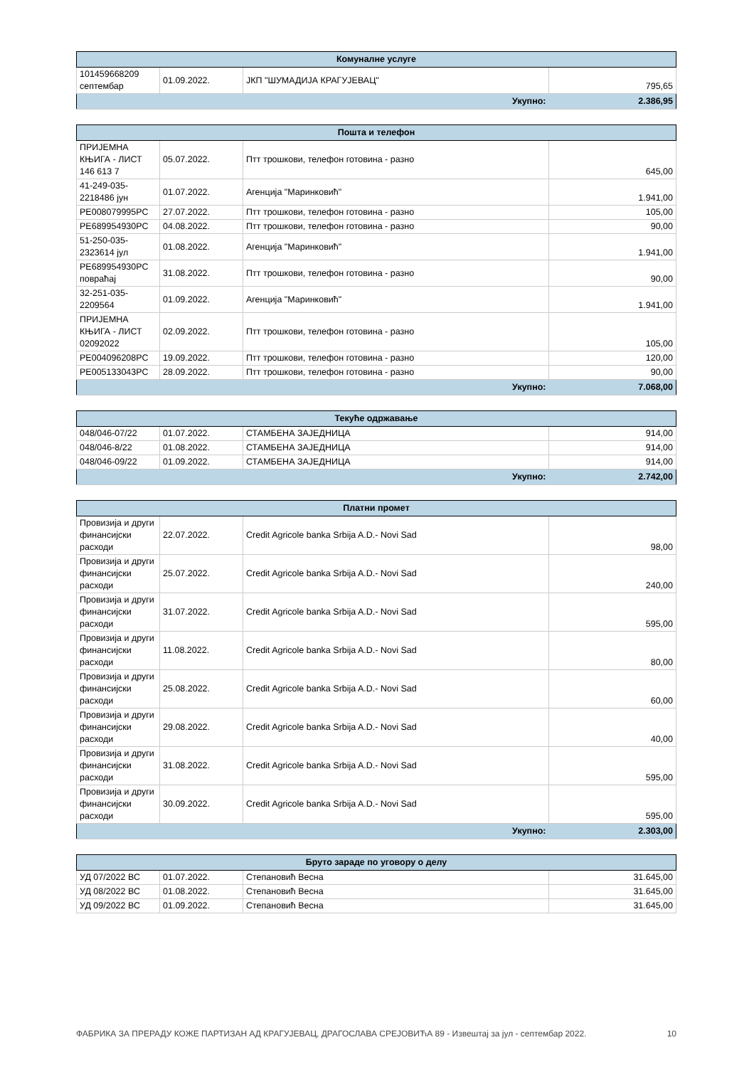| Комуналне услуге | | | |
| --- | --- | --- | --- |
| 101459668209 септембар | 01.09.2022. | ЈКП "ШУМАДИЈА КРАГУЈЕВАЦ" | 795,65 |
| Укупно: | | | 2.386,95 |
| Пошта и телефон | | | |
| --- | --- | --- | --- |
| ПРИЈЕМНА КЊИГА - ЛИСТ 146 613 7 | 05.07.2022. | Птт трошкови, телефон готовина - разно | 645,00 |
| 41-249-035-2218486 јун | 01.07.2022. | Агенција "Маринковић" | 1.941,00 |
| PE008079995PC | 27.07.2022. | Птт трошкови, телефон готовина - разно | 105,00 |
| PE689954930PC | 04.08.2022. | Птт трошкови, телефон готовина - разно | 90,00 |
| 51-250-035-2323614 јул | 01.08.2022. | Агенција "Маринковић" | 1.941,00 |
| PE689954930PC повраћај | 31.08.2022. | Птт трошкови, телефон готовина - разно | 90,00 |
| 32-251-035-2209564 | 01.09.2022. | Агенција "Маринковић" | 1.941,00 |
| ПРИЈЕМНА КЊИГА - ЛИСТ 02092022 | 02.09.2022. | Птт трошкови, телефон готовина - разно | 105,00 |
| PE004096208PC | 19.09.2022. | Птт трошкови, телефон готовина - разно | 120,00 |
| PE005133043PC | 28.09.2022. | Птт трошкови, телефон готовина - разно | 90,00 |
| Укупно: | | | 7.068,00 |
| Текуће одржавање | | | |
| --- | --- | --- | --- |
| 048/046-07/22 | 01.07.2022. | СТАМБЕНА ЗАЈЕДНИЦА | 914,00 |
| 048/046-8/22 | 01.08.2022. | СТАМБЕНА ЗАЈЕДНИЦА | 914,00 |
| 048/046-09/22 | 01.09.2022. | СТАМБЕНА ЗАЈЕДНИЦА | 914,00 |
| Укупно: | | | 2.742,00 |
| Платни промет | | | |
| --- | --- | --- | --- |
| Провизија и други финансијски расходи | 22.07.2022. | Credit Agricole banka Srbija A.D.- Novi Sad | 98,00 |
| Провизија и други финансијски расходи | 25.07.2022. | Credit Agricole banka Srbija A.D.- Novi Sad | 240,00 |
| Провизија и други финансијски расходи | 31.07.2022. | Credit Agricole banka Srbija A.D.- Novi Sad | 595,00 |
| Провизија и други финансијски расходи | 11.08.2022. | Credit Agricole banka Srbija A.D.- Novi Sad | 80,00 |
| Провизија и други финансијски расходи | 25.08.2022. | Credit Agricole banka Srbija A.D.- Novi Sad | 60,00 |
| Провизија и други финансијски расходи | 29.08.2022. | Credit Agricole banka Srbija A.D.- Novi Sad | 40,00 |
| Провизија и други финансијски расходи | 31.08.2022. | Credit Agricole banka Srbija A.D.- Novi Sad | 595,00 |
| Провизија и други финансијски расходи | 30.09.2022. | Credit Agricole banka Srbija A.D.- Novi Sad | 595,00 |
| Укупно: | | | 2.303,00 |
| Бруто зараде по уговору о делу | | | |
| --- | --- | --- | --- |
| УД 07/2022 ВС | 01.07.2022. | Степановић Весна | 31.645,00 |
| УД 08/2022 ВС | 01.08.2022. | Степановић Весна | 31.645,00 |
| УД 09/2022 ВС | 01.09.2022. | Степановић Весна | 31.645,00 |
ФАБРИКА ЗА ПРЕРАДУ КОЖЕ ПАРТИЗАН АД КРАГУЈЕВАЦ, ДРАГОСЛАВА СРЕЈОВИЋА 89 - Извештај за јул - септембар 2022. 10